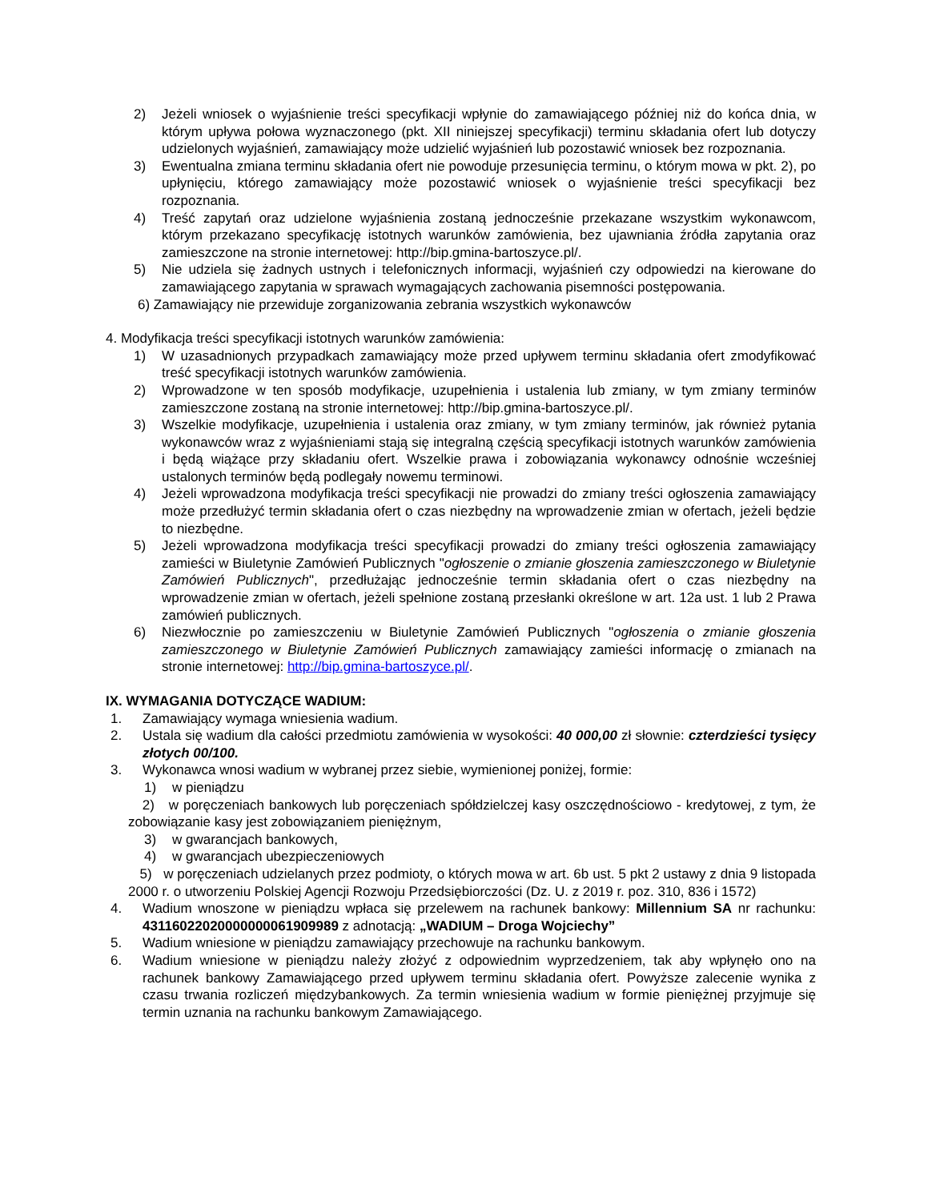2) Jeżeli wniosek o wyjaśnienie treści specyfikacji wpłynie do zamawiającego później niż do końca dnia, w którym upływa połowa wyznaczonego (pkt. XII niniejszej specyfikacji) terminu składania ofert lub dotyczy udzielonych wyjaśnień, zamawiający może udzielić wyjaśnień lub pozostawić wniosek bez rozpoznania.
3) Ewentualna zmiana terminu składania ofert nie powoduje przesunięcia terminu, o którym mowa w pkt. 2), po upłynięciu, którego zamawiający może pozostawić wniosek o wyjaśnienie treści specyfikacji bez rozpoznania.
4) Treść zapytań oraz udzielone wyjaśnienia zostaną jednocześnie przekazane wszystkim wykonawcom, którym przekazano specyfikację istotnych warunków zamówienia, bez ujawniania źródła zapytania oraz zamieszczone na stronie internetowej: http://bip.gmina-bartoszyce.pl/.
5) Nie udziela się żadnych ustnych i telefonicznych informacji, wyjaśnień czy odpowiedzi na kierowane do zamawiającego zapytania w sprawach wymagających zachowania pisemności postępowania.
6) Zamawiający nie przewiduje zorganizowania zebrania wszystkich wykonawców
4. Modyfikacja treści specyfikacji istotnych warunków zamówienia:
1) W uzasadnionych przypadkach zamawiający może przed upływem terminu składania ofert zmodyfikować treść specyfikacji istotnych warunków zamówienia.
2) Wprowadzone w ten sposób modyfikacje, uzupełnienia i ustalenia lub zmiany, w tym zmiany terminów zamieszczone zostaną na stronie internetowej: http://bip.gmina-bartoszyce.pl/.
3) Wszelkie modyfikacje, uzupełnienia i ustalenia oraz zmiany, w tym zmiany terminów, jak również pytania wykonawców wraz z wyjaśnieniami stają się integralną częścią specyfikacji istotnych warunków zamówienia i będą wiążące przy składaniu ofert. Wszelkie prawa i zobowiązania wykonawcy odnośnie wcześniej ustalonych terminów będą podlegały nowemu terminowi.
4) Jeżeli wprowadzona modyfikacja treści specyfikacji nie prowadzi do zmiany treści ogłoszenia zamawiający może przedłużyć termin składania ofert o czas niezbędny na wprowadzenie zmian w ofertach, jeżeli będzie to niezbędne.
5) Jeżeli wprowadzona modyfikacja treści specyfikacji prowadzi do zmiany treści ogłoszenia zamawiający zamieści w Biuletynie Zamówień Publicznych "ogłoszenie o zmianie głoszenia zamieszczonego w Biuletynie Zamówień Publicznych", przedłużając jednocześnie termin składania ofert o czas niezbędny na wprowadzenie zmian w ofertach, jeżeli spełnione zostaną przesłanki określone w art. 12a ust. 1 lub 2 Prawa zamówień publicznych.
6) Niezwłocznie po zamieszczeniu w Biuletynie Zamówień Publicznych "ogłoszenia o zmianie głoszenia zamieszczonego w Biuletynie Zamówień Publicznych zamawiający zamieści informację o zmianach na stronie internetowej: http://bip.gmina-bartoszyce.pl/.
IX. WYMAGANIA DOTYCZĄCE WADIUM:
1. Zamawiający wymaga wniesienia wadium.
2. Ustala się wadium dla całości przedmiotu zamówienia w wysokości: 40 000,00 zł słownie: czterdzieści tysięcy złotych 00/100.
3. Wykonawca wnosi wadium w wybranej przez siebie, wymienionej poniżej, formie:
1) w pieniądzu
2) w poręczeniach bankowych lub poręczeniach spółdzielczej kasy oszczędnościowo - kredytowej, z tym, że zobowiązanie kasy jest zobowiązaniem pieniężnym,
3) w gwarancjach bankowych,
4) w gwarancjach ubezpieczeniowych
5) w poręczeniach udzielanych przez podmioty, o których mowa w art. 6b ust. 5 pkt 2 ustawy z dnia 9 listopada 2000 r. o utworzeniu Polskiej Agencji Rozwoju Przedsiębiorczości (Dz. U. z 2019 r. poz. 310, 836 i 1572)
4. Wadium wnoszone w pieniądzu wpłaca się przelewem na rachunek bankowy: Millennium SA nr rachunku: 43116022020000000061909989 z adnotacją: „WADIUM – Droga Wojciechy”
5. Wadium wniesione w pieniądzu zamawiający przechowuje na rachunku bankowym.
6. Wadium wniesione w pieniądzu należy złożyć z odpowiednim wyprzedzeniem, tak aby wpłynęło ono na rachunek bankowy Zamawiającego przed upływem terminu składania ofert. Powyższe zalecenie wynika z czasu trwania rozliczeń międzybankowych. Za termin wniesienia wadium w formie pieniężnej przyjmuje się termin uznania na rachunku bankowym Zamawiającego.